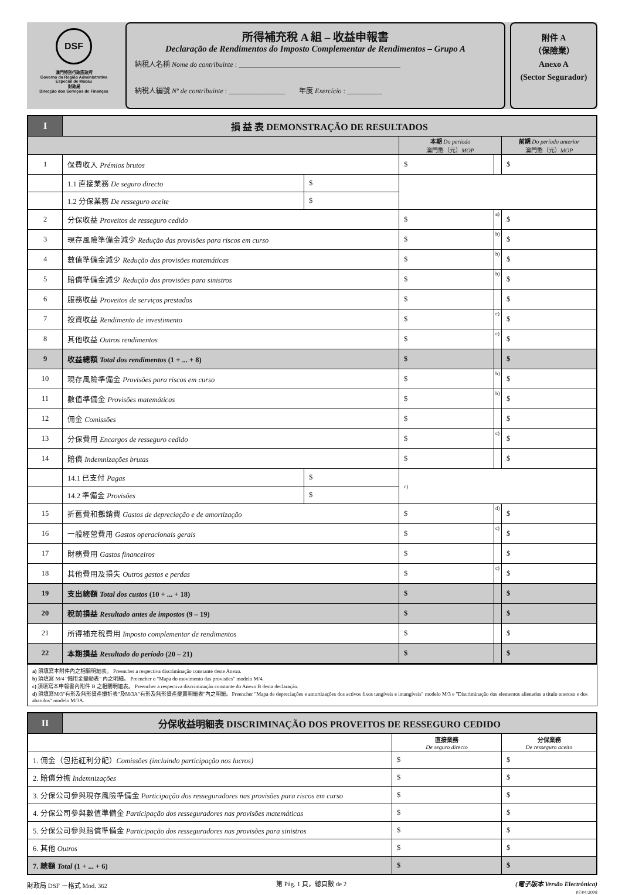DSF
澳門特別行政區政府
Governo da Região Administrativa
Especial de Macau
財政局
Direcção dos Serviços de Finanças
所得補充稅 A 組 – 收益申報書
Declaração de Rendimentos do Imposto Complementar de Rendimentos – Grupo A
納稅人名稱 Nome do contribuinte : ______________________________________________
納稅人編號 Nº de contribuinte : ________________ 年度 Exercício : __________
附件 A
（保險業）
Anexo A
(Sector Segurador)
| I | 損 益 表 DEMONSTRAÇÃO DE RESULTADOS | | | | |
| --- | --- | --- | --- | --- | --- |
| | | | 本期 Do período 澳門幣（元） MOP | | 前期 Do período anterior 澳門幣（元） MOP |
| 1 | 保費收入 Prémios brutos | | $ | | $ |
| | 1.1 直接業務 De seguro directo | $ | | | |
| | 1.2 分保業務 De resseguro aceite | $ | | | |
| 2 | 分保收益 Proveitos de resseguro cedido | | $ | a) | $ |
| 3 | 現存風險準備金減少 Redução das provisões para riscos em curso | | $ | b) | $ |
| 4 | 數值準備金減少 Redução das provisões matemáticas | | $ | b) | $ |
| 5 | 賠償準備金減少 Redução das provisões para sinistros | | $ | b) | $ |
| 6 | 服務收益 Proveitos de serviços prestados | | $ | | $ |
| 7 | 投資收益 Rendimento de investimento | | $ | c) | $ |
| 8 | 其他收益 Outros rendimentos | | $ | c) | $ |
| 9 | 收益總額 Total dos rendimentos (1 + ... + 8) | | $ | | $ |
| 10 | 現存風險準備金 Provisões para riscos em curso | | $ | b) | $ |
| 11 | 數值準備金 Provisões matemáticas | | $ | b) | $ |
| 12 | 佣金 Comissões | | $ | | $ |
| 13 | 分保費用 Encargos de resseguro cedido | | $ | c) | $ |
| 14 | 賠償 Indemnizações brutas | | $ | | $ |
| | 14.1 已支付 Pagas | $ | c) | | |
| | 14.2 準備金 Provisões | $ | | | |
| 15 | 折舊費和攤銷費 Gastos de depreciação e de amortização | | $ | d) | $ |
| 16 | 一般經營費用 Gastos operacionais gerais | | $ | c) | $ |
| 17 | 財務費用 Gastos financeiros | | $ | | $ |
| 18 | 其他費用及損失 Outros gastos e perdas | | $ | c) | $ |
| 19 | 支出總額 Total dos custos (10 + ... + 18) | | $ | | $ |
| 20 | 稅前損益 Resultado antes de impostos (9 – 19) | | $ | | $ |
| 21 | 所得補充稅費用 Imposto complementar de rendimentos | | $ | | $ |
| 22 | 本期損益 Resultado do período (20 – 21) | | $ | | $ |
a) 須填寫本附件內之相關明細表。 Preencher a respectiva discriminação constante deste Anexo.
b) 須填寫 M/4 "備用金變動表" 內之明細。 Preencher o "Mapa do movimento das provisões" modelo M/4.
c) 須填寫本申報書內附件 B 之相關明細表。 Preencher a respectiva discriminação constante do Anexo B desta declaração.
d) 須填寫M/3"有形及無形資產攤折表"及M/3A"有形及無形資產變賣明細表"內之明細。Preencher "Mapa de depreciações e amortizações dos activos fixos tangíveis e intangíveis" modelo M/3 e "Discriminação dos elementos alienados a título oneroso e dos abatidos" modelo M/3A.
| II | 分保收益明細表 DISCRIMINAÇÃO DOS PROVEITOS DE RESSEGURO CEDIDO | | |
| --- | --- | --- | --- |
| | | 直接業務 De seguro directo | 分保業務 De resseguro aceito |
| 1. 佣金（包括紅利分配） Comissões (incluindo participação nos lucros) | | $ | $ |
| 2. 賠償分擔 Indemnizações | | $ | $ |
| 3. 分保公司參與現存風險準備金 Participação dos resseguradores nas provisões para riscos em curso | | $ | $ |
| 4. 分保公司參與數值準備金 Participação dos resseguradores nas provisões matemáticas | | $ | $ |
| 5. 分保公司參與賠償準備金 Participação dos resseguradores nas provisões para sinistros | | $ | $ |
| 6. 其他 Outros | | $ | $ |
| 7. 總額 Total (1 + ... + 6) | | $ | $ |
財政局 DSF －格式 Mod. 362 第 Pág. 1 頁，總頁數 de 2 (電子版本 Versão Electrónica)
07/04/2008